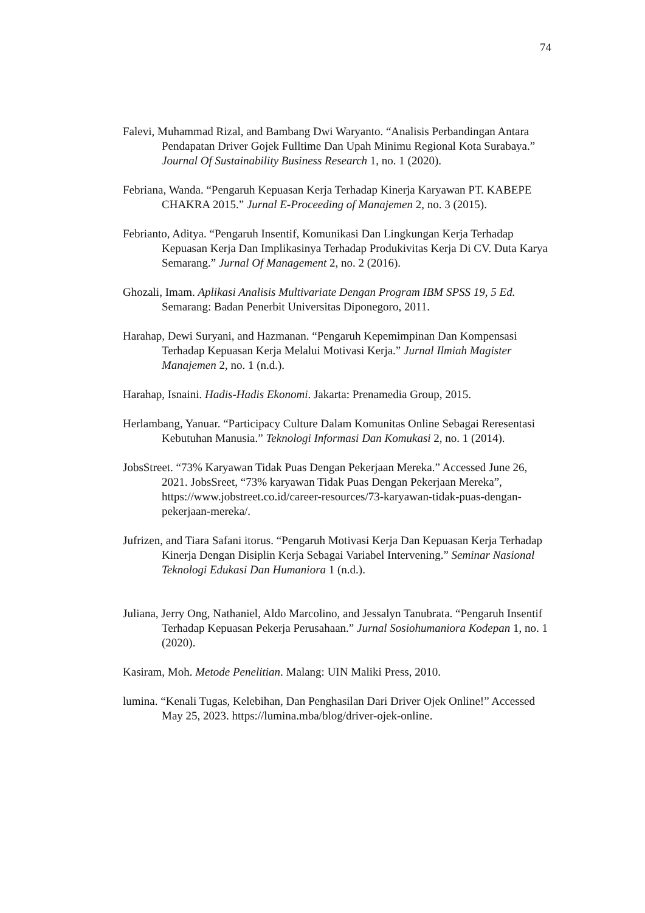74
Falevi, Muhammad Rizal, and Bambang Dwi Waryanto. “Analisis Perbandingan Antara Pendapatan Driver Gojek Fulltime Dan Upah Minimu Regional Kota Surabaya.” Journal Of Sustainability Business Research 1, no. 1 (2020).
Febriana, Wanda. “Pengaruh Kepuasan Kerja Terhadap Kinerja Karyawan PT. KABEPE CHAKRA 2015.” Jurnal E-Proceeding of Manajemen 2, no. 3 (2015).
Febrianto, Aditya. “Pengaruh Insentif, Komunikasi Dan Lingkungan Kerja Terhadap Kepuasan Kerja Dan Implikasinya Terhadap Produkivitas Kerja Di CV. Duta Karya Semarang.” Jurnal Of Management 2, no. 2 (2016).
Ghozali, Imam. Aplikasi Analisis Multivariate Dengan Program IBM SPSS 19, 5 Ed. Semarang: Badan Penerbit Universitas Diponegoro, 2011.
Harahap, Dewi Suryani, and Hazmanan. “Pengaruh Kepemimpinan Dan Kompensasi Terhadap Kepuasan Kerja Melalui Motivasi Kerja.” Jurnal Ilmiah Magister Manajemen 2, no. 1 (n.d.).
Harahap, Isnaini. Hadis-Hadis Ekonomi. Jakarta: Prenamedia Group, 2015.
Herlambang, Yanuar. “Participacy Culture Dalam Komunitas Online Sebagai Reresentasi Kebutuhan Manusia.” Teknologi Informasi Dan Komukasi 2, no. 1 (2014).
JobsStreet. “73% Karyawan Tidak Puas Dengan Pekerjaan Mereka.” Accessed June 26, 2021. JobsSreet, “73% karyawan Tidak Puas Dengan Pekerjaan Mereka”, https://www.jobstreet.co.id/career-resources/73-karyawan-tidak-puas-dengan-pekerjaan-mereka/.
Jufrizen, and Tiara Safani itorus. “Pengaruh Motivasi Kerja Dan Kepuasan Kerja Terhadap Kinerja Dengan Disiplin Kerja Sebagai Variabel Intervening.” Seminar Nasional Teknologi Edukasi Dan Humaniora 1 (n.d.).
Juliana, Jerry Ong, Nathaniel, Aldo Marcolino, and Jessalyn Tanubrata. “Pengaruh Insentif Terhadap Kepuasan Pekerja Perusahaan.” Jurnal Sosiohumaniora Kodepan 1, no. 1 (2020).
Kasiram, Moh. Metode Penelitian. Malang: UIN Maliki Press, 2010.
lumina. “Kenali Tugas, Kelebihan, Dan Penghasilan Dari Driver Ojek Online!” Accessed May 25, 2023. https://lumina.mba/blog/driver-ojek-online.